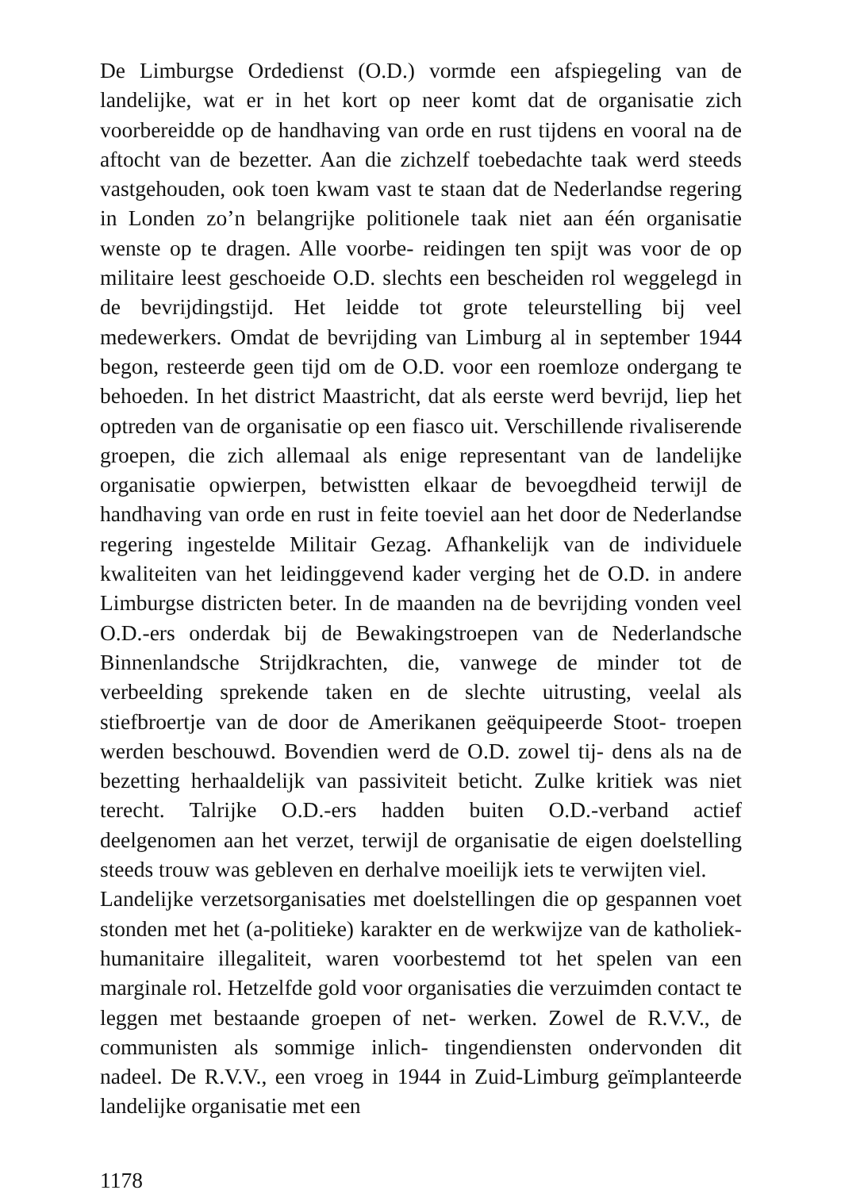De Limburgse Ordedienst (O.D.) vormde een afspiegeling van de landelijke, wat er in het kort op neer komt dat de organisatie zich voorbereidde op de handhaving van orde en rust tijdens en vooral na de aftocht van de bezetter. Aan die zichzelf toebedachte taak werd steeds vastgehouden, ook toen kwam vast te staan dat de Nederlandse regering in Londen zo’n belangrijke politionele taak niet aan één organisatie wenste op te dragen. Alle voorbe- reidingen ten spijt was voor de op militaire leest geschoeide O.D. slechts een bescheiden rol weggelegd in de bevrijdingstijd. Het leidde tot grote teleurstelling bij veel medewerkers. Omdat de bevrijding van Limburg al in september 1944 begon, resteerde geen tijd om de O.D. voor een roemloze ondergang te behoeden. In het district Maastricht, dat als eerste werd bevrijd, liep het optreden van de organisatie op een fiasco uit. Verschillende rivaliserende groepen, die zich allemaal als enige representant van de landelijke organisatie opwierpen, betwistten elkaar de bevoegdheid terwijl de handhaving van orde en rust in feite toeviel aan het door de Nederlandse regering ingestelde Militair Gezag. Afhankelijk van de individuele kwaliteiten van het leidinggevend kader verging het de O.D. in andere Limburgse districten beter. In de maanden na de bevrijding vonden veel O.D.-ers onderdak bij de Bewakingstroepen van de Nederlandsche Binnenlandsche Strijdkrachten, die, vanwege de minder tot de verbeelding sprekende taken en de slechte uitrusting, veelal als stiefbroertje van de door de Amerikanen geëquipeerde Stoot- troepen werden beschouwd. Bovendien werd de O.D. zowel tij- dens als na de bezetting herhaaldelijk van passiviteit beticht. Zulke kritiek was niet terecht. Talrijke O.D.-ers hadden buiten O.D.-verband actief deelgenomen aan het verzet, terwijl de organisatie de eigen doelstelling steeds trouw was gebleven en derhalve moeilijk iets te verwijten viel.
Landelijke verzetsorganisaties met doelstellingen die op gespannen voet stonden met het (a-politieke) karakter en de werkwijze van de katholiek-humanitaire illegaliteit, waren voorbestemd tot het spelen van een marginale rol. Hetzelfde gold voor organisaties die verzuimden contact te leggen met bestaande groepen of net- werken. Zowel de R.V.V., de communisten als sommige inlich- tingendiensten ondervonden dit nadeel. De R.V.V., een vroeg in 1944 in Zuid-Limburg geïmplanteerde landelijke organisatie met een
1178